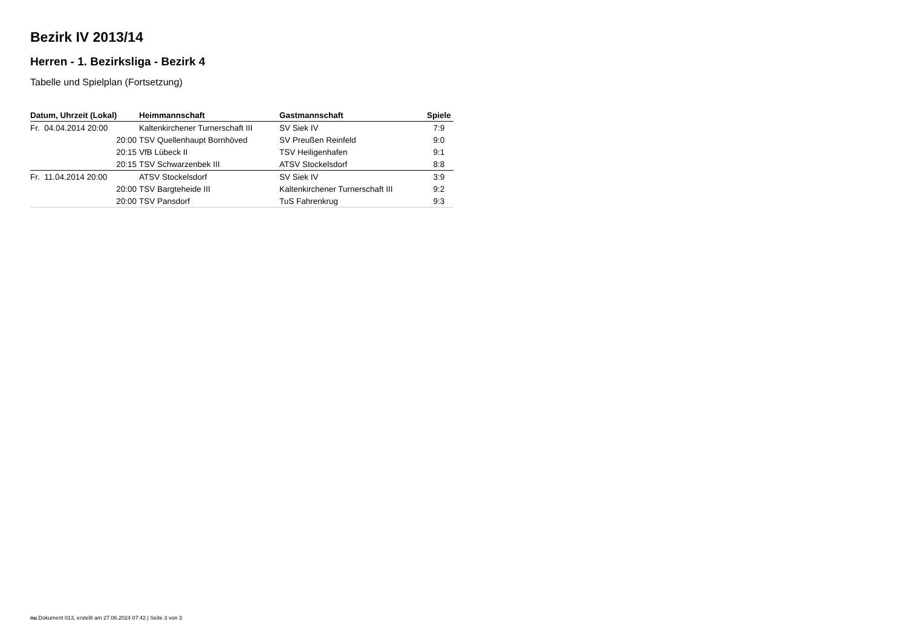Bezirk IV 2013/14
Herren - 1. Bezirksliga - Bezirk 4
Tabelle und Spielplan (Fortsetzung)
| Datum, Uhrzeit (Lokal) | Heimmannschaft | Gastmannschaft | Spiele |
| --- | --- | --- | --- |
| Fr. 04.04.2014 20:00 | Kaltenkirchener Turnerschaft III | SV Siek IV | 7:9 |
| 20:00 | TSV Quellenhaupt Bornhöved | SV Preußen Reinfeld | 9:0 |
| 20:15 | VfB Lübeck II | TSV Heiligenhafen | 9:1 |
| 20:15 | TSV Schwarzenbek III | ATSV Stockelsdorf | 8:8 |
| Fr. 11.04.2014 20:00 | ATSV Stockelsdorf | SV Siek IV | 3:9 |
| 20:00 | TSV Bargteheide III | Kaltenkirchener Turnerschaft III | 9:2 |
| 20:00 | TSV Pansdorf | TuS Fahrenkrug | 9:3 |
nu.Dokument 013, erstellt am 27.06.2024 07:42 | Seite 3 von 3